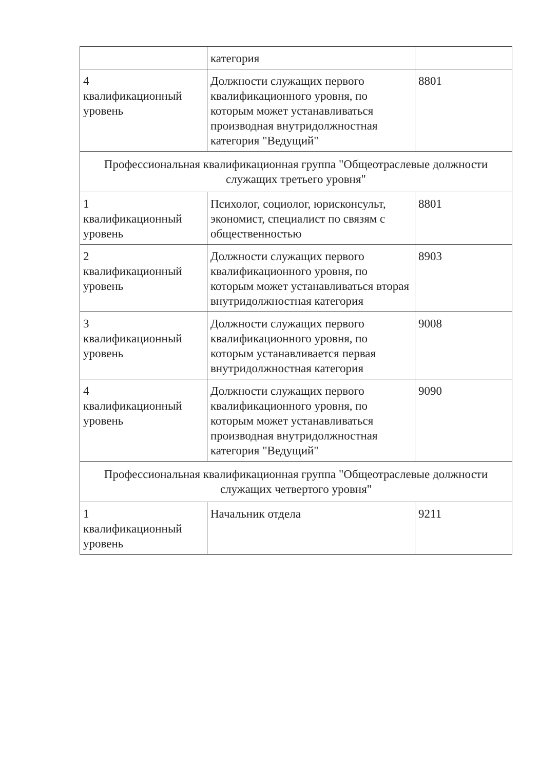| | категория | |
| 4 квалификационный уровень | Должности служащих первого квалификационного уровня, по которым может устанавливаться производная внутридолжностная категория "Ведущий" | 8801 |
| Профессиональная квалификационная группа "Общеотраслевые должности служащих третьего уровня" | | |
| 1 квалификационный уровень | Психолог, социолог, юрисконсульт, экономист, специалист по связям с общественностью | 8801 |
| 2 квалификационный уровень | Должности служащих первого квалификационного уровня, по которым может устанавливаться вторая внутридолжностная категория | 8903 |
| 3 квалификационный уровень | Должности служащих первого квалификационного уровня, по которым устанавливается первая внутридолжностная категория | 9008 |
| 4 квалификационный уровень | Должности служащих первого квалификационного уровня, по которым может устанавливаться производная внутридолжностная категория "Ведущий" | 9090 |
| Профессиональная квалификационная группа "Общеотраслевые должности служащих четвертого уровня" | | |
| 1 квалификационный уровень | Начальник отдела | 9211 |